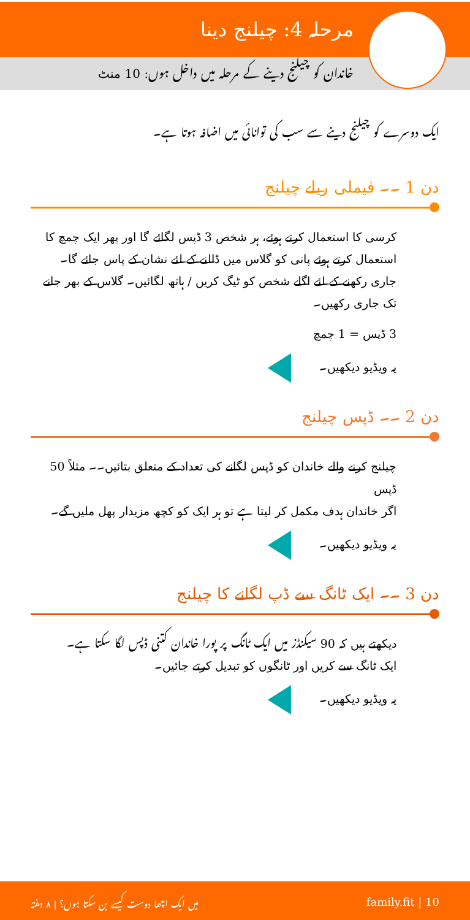مرحلہ 4: چیلنج دینا
خاندان کو چیلنج دینے کے مرحلہ میں داخل ہوں: 10 منٹ
ایک دوسرے کو چیلنج دینے سے سب کی توانائی میں اضافہ ہوتا ہے۔
دن 1 ۔۔ فیملی ریلے چیلنج
کرسی کا استعمال کرتے ہوئے، ہر شخص 3 ڈپس لگائے گا اور پھر ایک چمچ کا استعمال کرتے ہوئے پانی کو گلاس میں ڈالنے کے لئے نشان کے پاس جائے گا۔ جاری رکھنے کے لئے اگلے شخص کو ٹیگ کریں / ہاتھ لگائیں۔ گلاس کے بھر جانے تک جاری رکھیں۔
3 ڈپس = 1 چمچ
یہ ویڈیو دیکھیں۔
دن 2 ۔۔ ڈپس چیلنج
چیلنج کرنے والے خاندان کو ڈپس لگانے کی تعداد کے متعلق بتائیں۔۔ مثلاً 50 ڈپس
اگر خاندان ہدف مکمل کر لیتا ہے تو ہر ایک کو کچھ مزیدار پھل ملیں گے۔
یہ ویڈیو دیکھیں۔
دن 3 ۔۔ ایک ٹانگ سے ڈپ لگانے کا چیلنج
دیکھتے ہیں کہ 90 سیکنڈز میں ایک ٹانگ پر پورا خاندان کتنی ڈپس لگا سکتا ہے۔
ایک ٹانگ سے کریں اور ٹانگوں کو تبدیل کرتے جائیں۔
یہ ویڈیو دیکھیں۔
family.fit | 10 میں ایک اچھا دوست کیسے بن سکتا ہوں؟ | ۸ ہفتہ